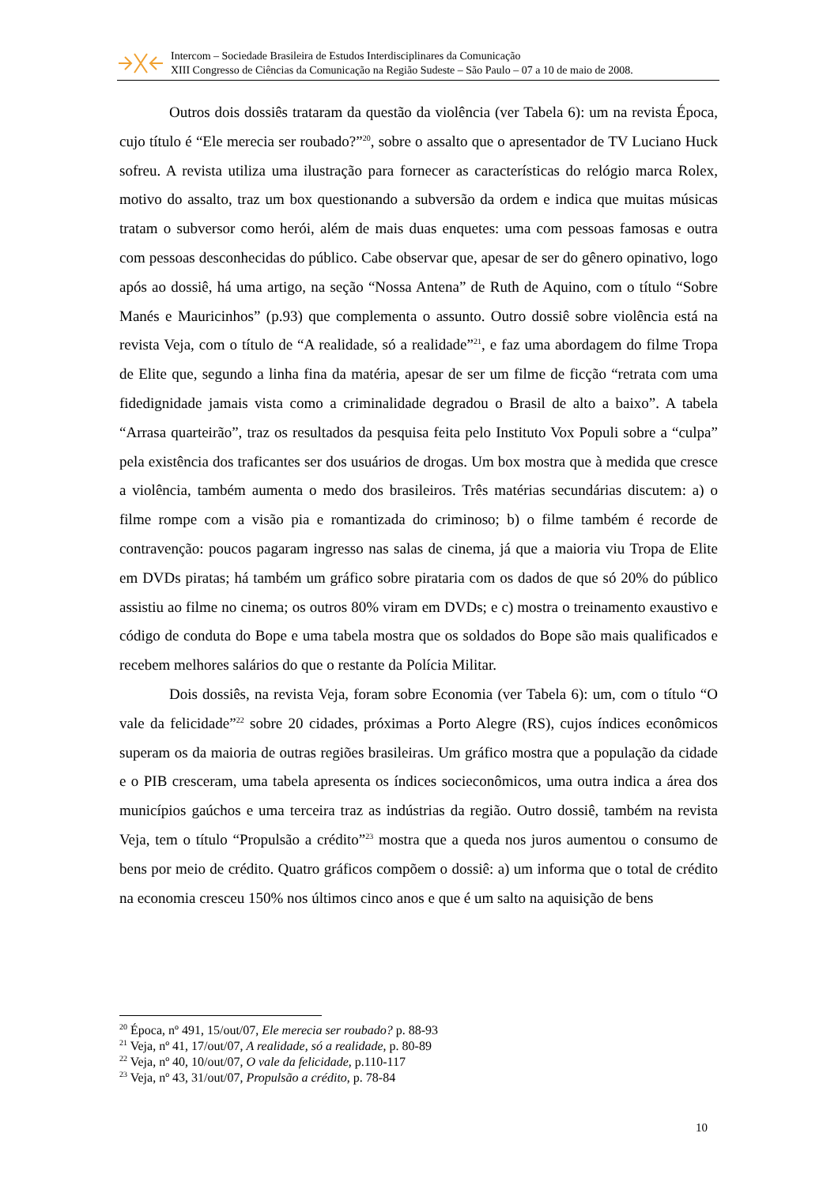Intercom – Sociedade Brasileira de Estudos Interdisciplinares da Comunicação
XIII Congresso de Ciências da Comunicação na Região Sudeste – São Paulo – 07 a 10 de maio de 2008.
Outros dois dossiês trataram da questão da violência (ver Tabela 6): um na revista Época, cujo título é “Ele merecia ser roubado?”<sup>20</sup>, sobre o assalto que o apresentador de TV Luciano Huck sofreu. A revista utiliza uma ilustração para fornecer as características do relógio marca Rolex, motivo do assalto, traz um box questionando a subversão da ordem e indica que muitas músicas tratam o subversor como herói, além de mais duas enquetes: uma com pessoas famosas e outra com pessoas desconhecidas do público. Cabe observar que, apesar de ser do gênero opinativo, logo após ao dossiê, há uma artigo, na seção “Nossa Antena” de Ruth de Aquino, com o título “Sobre Manés e Mauricinhos” (p.93) que complementa o assunto. Outro dossiê sobre violência está na revista Veja, com o título de “A realidade, só a realidade”<sup>21</sup>, e faz uma abordagem do filme Tropa de Elite que, segundo a linha fina da matéria, apesar de ser um filme de ficção “retrata com uma fidedignidade jamais vista como a criminalidade degradou o Brasil de alto a baixo”. A tabela “Arrasa quarteirão”, traz os resultados da pesquisa feita pelo Instituto Vox Populi sobre a “culpa” pela existência dos traficantes ser dos usuários de drogas. Um box mostra que à medida que cresce a violência, também aumenta o medo dos brasileiros. Três matérias secundárias discutem: a) o filme rompe com a visão pia e romantizada do criminoso; b) o filme também é recorde de contravenção: poucos pagaram ingresso nas salas de cinema, já que a maioria viu Tropa de Elite em DVDs piratas; há também um gráfico sobre pirataria com os dados de que só 20% do público assistiu ao filme no cinema; os outros 80% viram em DVDs; e c) mostra o treinamento exaustivo e código de conduta do Bope e uma tabela mostra que os soldados do Bope são mais qualificados e recebem melhores salários do que o restante da Polícia Militar.
Dois dossiês, na revista Veja, foram sobre Economia (ver Tabela 6): um, com o título “O vale da felicidade”<sup>22</sup> sobre 20 cidades, próximas a Porto Alegre (RS), cujos índices econômicos superam os da maioria de outras regiões brasileiras. Um gráfico mostra que a população da cidade e o PIB cresceram, uma tabela apresenta os índices socieconômicos, uma outra indica a área dos municípios gaúchos e uma terceira traz as indústrias da região. Outro dossiê, também na revista Veja, tem o título “Propulsão a crédito”<sup>23</sup> mostra que a queda nos juros aumentou o consumo de bens por meio de crédito. Quatro gráficos compõem o dossiê: a) um informa que o total de crédito na economia cresceu 150% nos últimos cinco anos e que é um salto na aquisição de bens
<sup>20</sup> Época, nº 491, 15/out/07, Ele merecia ser roubado? p. 88-93
<sup>21</sup> Veja, nº 41, 17/out/07, A realidade, só a realidade, p. 80-89
<sup>22</sup> Veja, nº 40, 10/out/07, O vale da felicidade, p.110-117
<sup>23</sup> Veja, nº 43, 31/out/07, Propulsão a crédito, p. 78-84
10